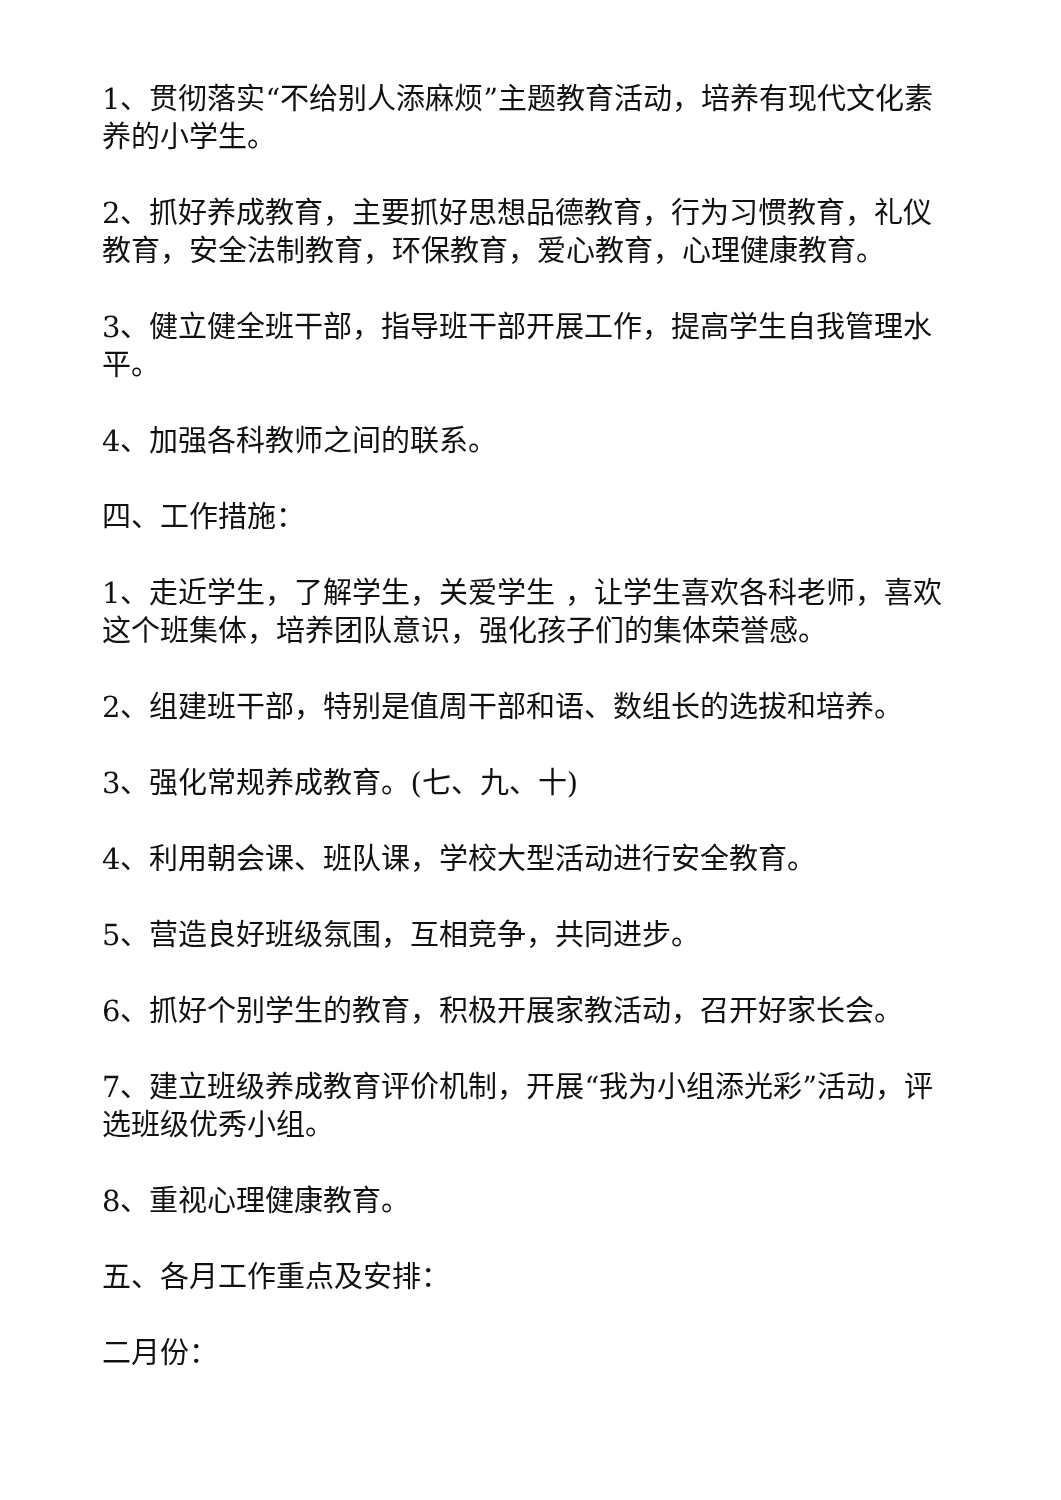1、贯彻落实“不给别人添麻烦”主题教育活动，培养有现代文化素养的小学生。
2、抓好养成教育，主要抓好思想品德教育，行为习惯教育，礼仪教育，安全法制教育，环保教育，爱心教育，心理健康教育。
3、健立健全班干部，指导班干部开展工作，提高学生自我管理水平。
4、加强各科教师之间的联系。
四、工作措施：
1、走近学生，了解学生，关爱学生 ，让学生喜欢各科老师，喜欢这个班集体，培养团队意识，强化孩子们的集体荣誉感。
2、组建班干部，特别是值周干部和语、数组长的选拔和培养。
3、强化常规养成教育。(七、九、十)
4、利用朝会课、班队课，学校大型活动进行安全教育。
5、营造良好班级氛围，互相竞争，共同进步。
6、抓好个别学生的教育，积极开展家教活动，召开好家长会。
7、建立班级养成教育评价机制，开展“我为小组添光彩”活动，评选班级优秀小组。
8、重视心理健康教育。
五、各月工作重点及安排：
二月份：